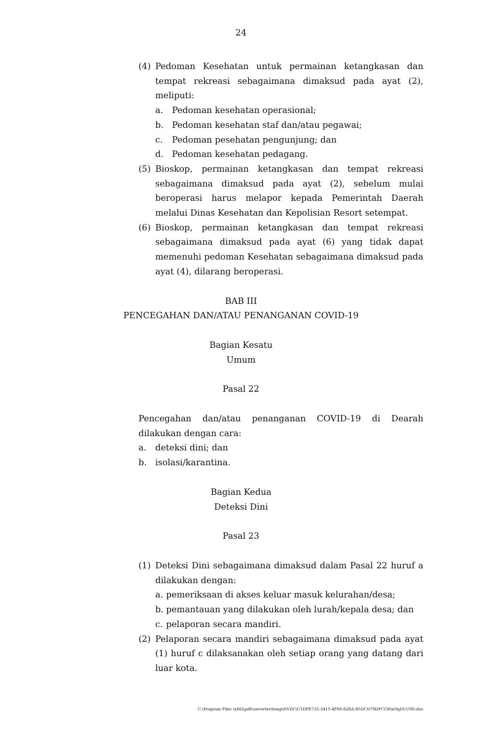24
(4) Pedoman Kesehatan untuk permainan ketangkasan dan tempat rekreasi sebagaimana dimaksud pada ayat (2), meliputi:
a. Pedoman kesehatan operasional;
b. Pedoman kesehatan staf dan/atau pegawai;
c. Pedoman pesehatan pengunjung; dan
d. Pedoman kesehatan pedagang.
(5) Bioskop, permainan ketangkasan dan tempat rekreasi sebagaimana dimaksud pada ayat (2), sebelum mulai beroperasi harus melapor kepada Pemerintah Daerah melalui Dinas Kesehatan dan Kepolisian Resort setempat.
(6) Bioskop, permainan ketangkasan dan tempat rekreasi sebagaimana dimaksud pada ayat (6) yang tidak dapat memenuhi pedoman Kesehatan sebagaimana dimaksud pada ayat (4), dilarang beroperasi.
BAB III
PENCEGAHAN DAN/ATAU PENANGANAN COVID-19
Bagian Kesatu
Umum
Pasal 22
Pencegahan dan/atau penanganan COVID-19 di Dearah dilakukan dengan cara:
a. deteksi dini; dan
b. isolasi/karantina.
Bagian Kedua
Deteksi Dini
Pasal 23
(1) Deteksi Dini sebagaimana dimaksud dalam Pasal 22 huruf a dilakukan dengan:
a. pemeriksaan di akses keluar masuk kelurahan/desa;
b. pemantauan yang dilakukan oleh lurah/kepala desa; dan
c. pelaporan secara mandiri.
(2) Pelaporan secara mandiri sebagaimana dimaksud pada ayat (1) huruf c dilaksanakan oleh setiap orang yang datang dari luar kota.
C:\Program Files (x86)\pdfconverter\temp\NVDC\C1DFE735-3415-4F06-82BA-B5DCD79DFCCB\w0qDUU9D.doc